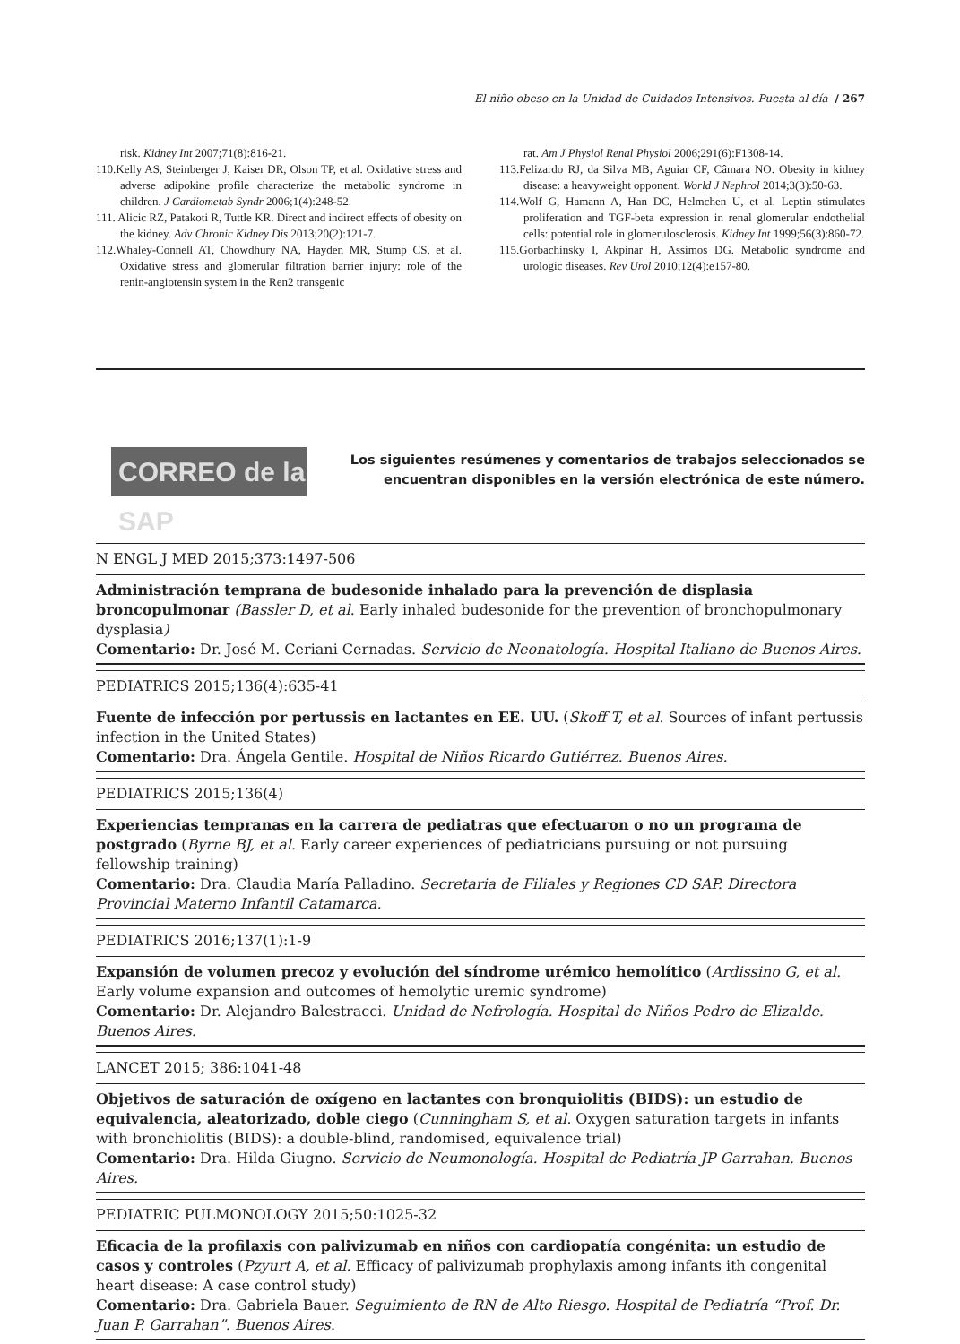El niño obeso en la Unidad de Cuidados Intensivos. Puesta al día / 267
risk. Kidney Int 2007;71(8):816-21.
110.Kelly AS, Steinberger J, Kaiser DR, Olson TP, et al. Oxidative stress and adverse adipokine profile characterize the metabolic syndrome in children. J Cardiometab Syndr 2006;1(4):248-52.
111. Alicic RZ, Patakoti R, Tuttle KR. Direct and indirect effects of obesity on the kidney. Adv Chronic Kidney Dis 2013;20(2):121-7.
112.Whaley-Connell AT, Chowdhury NA, Hayden MR, Stump CS, et al. Oxidative stress and glomerular filtration barrier injury: role of the renin-angiotensin system in the Ren2 transgenic
rat. Am J Physiol Renal Physiol 2006;291(6):F1308-14.
113.Felizardo RJ, da Silva MB, Aguiar CF, Câmara NO. Obesity in kidney disease: a heavyweight opponent. World J Nephrol 2014;3(3):50-63.
114.Wolf G, Hamann A, Han DC, Helmchen U, et al. Leptin stimulates proliferation and TGF-beta expression in renal glomerular endothelial cells: potential role in glomerulosclerosis. Kidney Int 1999;56(3):860-72.
115.Gorbachinsky I, Akpinar H, Assimos DG. Metabolic syndrome and urologic diseases. Rev Urol 2010;12(4):e157-80.
CORREO de la SAP
Los siguientes resúmenes y comentarios de trabajos seleccionados se encuentran disponibles en la versión electrónica de este número.
N ENGL J MED 2015;373:1497-506
Administración temprana de budesonide inhalado para la prevención de displasia broncopulmonar (Bassler D, et al. Early inhaled budesonide for the prevention of bronchopulmonary dysplasia)
Comentario: Dr. José M. Ceriani Cernadas. Servicio de Neonatología. Hospital Italiano de Buenos Aires.
PEDIATRICS 2015;136(4):635-41
Fuente de infección por pertussis en lactantes en EE. UU. (Skoff T, et al. Sources of infant pertussis infection in the United States)
Comentario: Dra. Ángela Gentile. Hospital de Niños Ricardo Gutiérrez. Buenos Aires.
PEDIATRICS 2015;136(4)
Experiencias tempranas en la carrera de pediatras que efectuaron o no un programa de postgrado (Byrne BJ, et al. Early career experiences of pediatricians pursuing or not pursuing fellowship training)
Comentario: Dra. Claudia María Palladino. Secretaria de Filiales y Regiones CD SAP. Directora Provincial Materno Infantil Catamarca.
PEDIATRICS 2016;137(1):1-9
Expansión de volumen precoz y evolución del síndrome urémico hemolítico (Ardissino G, et al. Early volume expansion and outcomes of hemolytic uremic syndrome)
Comentario: Dr. Alejandro Balestracci. Unidad de Nefrología. Hospital de Niños Pedro de Elizalde. Buenos Aires.
LANCET 2015; 386:1041-48
Objetivos de saturación de oxígeno en lactantes con bronquiolitis (BIDS): un estudio de equivalencia, aleatorizado, doble ciego (Cunningham S, et al. Oxygen saturation targets in infants with bronchiolitis (BIDS): a double-blind, randomised, equivalence trial)
Comentario: Dra. Hilda Giugno. Servicio de Neumonología. Hospital de Pediatría JP Garrahan. Buenos Aires.
PEDIATRIC PULMONOLOGY 2015;50:1025-32
Eficacia de la profilaxis con palivizumab en niños con cardiopatía congénita: un estudio de casos y controles (Pzyurt A, et al. Efficacy of palivizumab prophylaxis among infants ith congenital heart disease: A case control study)
Comentario: Dra. Gabriela Bauer. Seguimiento de RN de Alto Riesgo. Hospital de Pediatría “Prof. Dr. Juan P. Garrahan”. Buenos Aires.